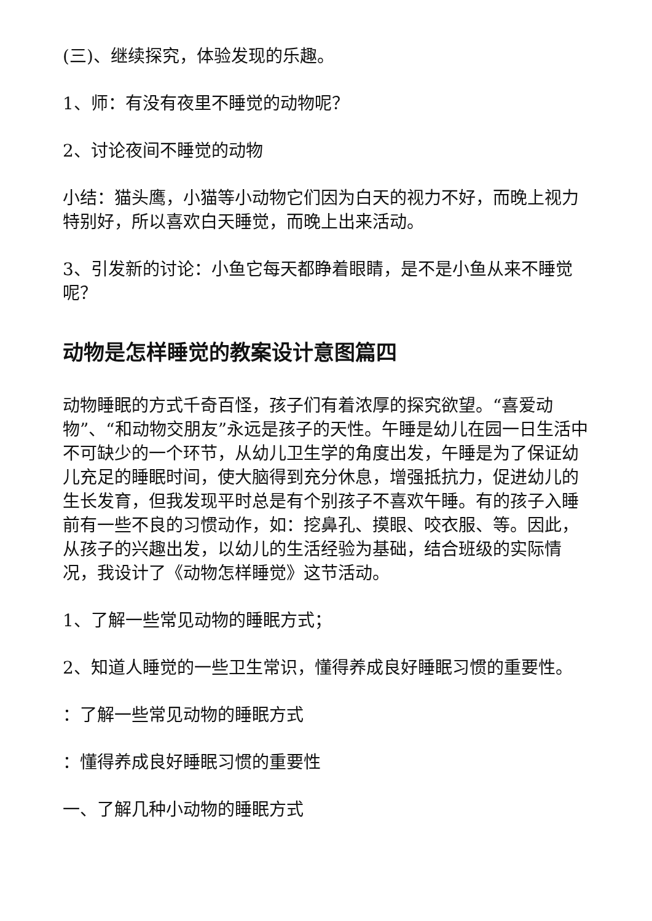(三)、继续探究，体验发现的乐趣。
1、师：有没有夜里不睡觉的动物呢？
2、讨论夜间不睡觉的动物
小结：猫头鹰，小猫等小动物它们因为白天的视力不好，而晚上视力特别好，所以喜欢白天睡觉，而晚上出来活动。
3、引发新的讨论：小鱼它每天都睁着眼睛，是不是小鱼从来不睡觉呢？
动物是怎样睡觉的教案设计意图篇四
动物睡眠的方式千奇百怪，孩子们有着浓厚的探究欲望。“喜爱动物”、“和动物交朋友”永远是孩子的天性。午睡是幼儿在园一日生活中不可缺少的一个环节，从幼儿卫生学的角度出发，午睡是为了保证幼儿充足的睡眠时间，使大脑得到充分休息，增强抵抗力，促进幼儿的生长发育，但我发现平时总是有个别孩子不喜欢午睡。有的孩子入睡前有一些不良的习惯动作，如：挖鼻孔、摸眼、咬衣服、等。因此，从孩子的兴趣出发，以幼儿的生活经验为基础，结合班级的实际情况，我设计了《动物怎样睡觉》这节活动。
1、了解一些常见动物的睡眠方式；
2、知道人睡觉的一些卫生常识，懂得养成良好睡眠习惯的重要性。
：了解一些常见动物的睡眠方式
：懂得养成良好睡眠习惯的重要性
一、了解几种小动物的睡眠方式